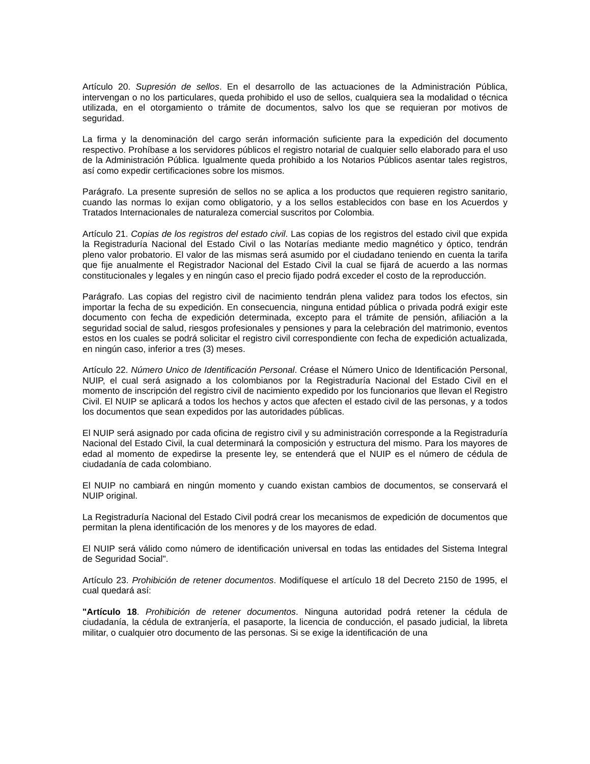Artículo 20. Supresión de sellos. En el desarrollo de las actuaciones de la Administración Pública, intervengan o no los particulares, queda prohibido el uso de sellos, cualquiera sea la modalidad o técnica utilizada, en el otorgamiento o trámite de documentos, salvo los que se requieran por motivos de seguridad.
La firma y la denominación del cargo serán información suficiente para la expedición del documento respectivo. Prohíbase a los servidores públicos el registro notarial de cualquier sello elaborado para el uso de la Administración Pública. Igualmente queda prohibido a los Notarios Públicos asentar tales registros, así como expedir certificaciones sobre los mismos.
Parágrafo. La presente supresión de sellos no se aplica a los productos que requieren registro sanitario, cuando las normas lo exijan como obligatorio, y a los sellos establecidos con base en los Acuerdos y Tratados Internacionales de naturaleza comercial suscritos por Colombia.
Artículo 21. Copias de los registros del estado civil. Las copias de los registros del estado civil que expida la Registraduría Nacional del Estado Civil o las Notarías mediante medio magnético y óptico, tendrán pleno valor probatorio. El valor de las mismas será asumido por el ciudadano teniendo en cuenta la tarifa que fije anualmente el Registrador Nacional del Estado Civil la cual se fijará de acuerdo a las normas constitucionales y legales y en ningún caso el precio fijado podrá exceder el costo de la reproducción.
Parágrafo. Las copias del registro civil de nacimiento tendrán plena validez para todos los efectos, sin importar la fecha de su expedición. En consecuencia, ninguna entidad pública o privada podrá exigir este documento con fecha de expedición determinada, excepto para el trámite de pensión, afiliación a la seguridad social de salud, riesgos profesionales y pensiones y para la celebración del matrimonio, eventos estos en los cuales se podrá solicitar el registro civil correspondiente con fecha de expedición actualizada, en ningún caso, inferior a tres (3) meses.
Artículo 22. Número Unico de Identificación Personal. Créase el Número Unico de Identificación Personal, NUIP, el cual será asignado a los colombianos por la Registraduría Nacional del Estado Civil en el momento de inscripción del registro civil de nacimiento expedido por los funcionarios que llevan el Registro Civil. El NUIP se aplicará a todos los hechos y actos que afecten el estado civil de las personas, y a todos los documentos que sean expedidos por las autoridades públicas.
El NUIP será asignado por cada oficina de registro civil y su administración corresponde a la Registraduría Nacional del Estado Civil, la cual determinará la composición y estructura del mismo. Para los mayores de edad al momento de expedirse la presente ley, se entenderá que el NUIP es el número de cédula de ciudadanía de cada colombiano.
El NUIP no cambiará en ningún momento y cuando existan cambios de documentos, se conservará el NUIP original.
La Registraduría Nacional del Estado Civil podrá crear los mecanismos de expedición de documentos que permitan la plena identificación de los menores y de los mayores de edad.
El NUIP será válido como número de identificación universal en todas las entidades del Sistema Integral de Seguridad Social".
Artículo 23. Prohibición de retener documentos. Modifíquese el artículo 18 del Decreto 2150 de 1995, el cual quedará así:
"Artículo 18. Prohibición de retener documentos. Ninguna autoridad podrá retener la cédula de ciudadanía, la cédula de extranjería, el pasaporte, la licencia de conducción, el pasado judicial, la libreta militar, o cualquier otro documento de las personas. Si se exige la identificación de una